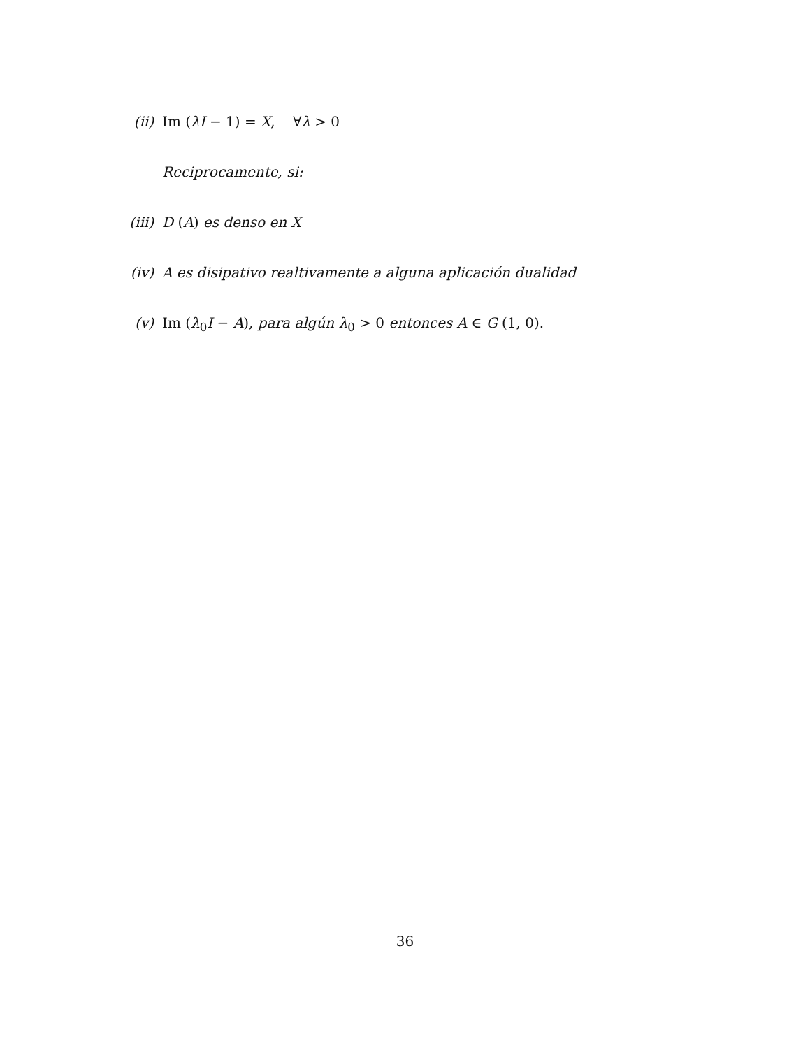(ii) Im (λI − 1) = X, ∀λ > 0
Reciprocamente, si:
(iii) D (A) es denso en X
(iv) A es disipativo realtivamente a alguna aplicación dualidad
(v) Im (λ<sub>0</sub>I − A), para algún λ<sub>0</sub> > 0 entonces A ∈ G (1, 0).
36